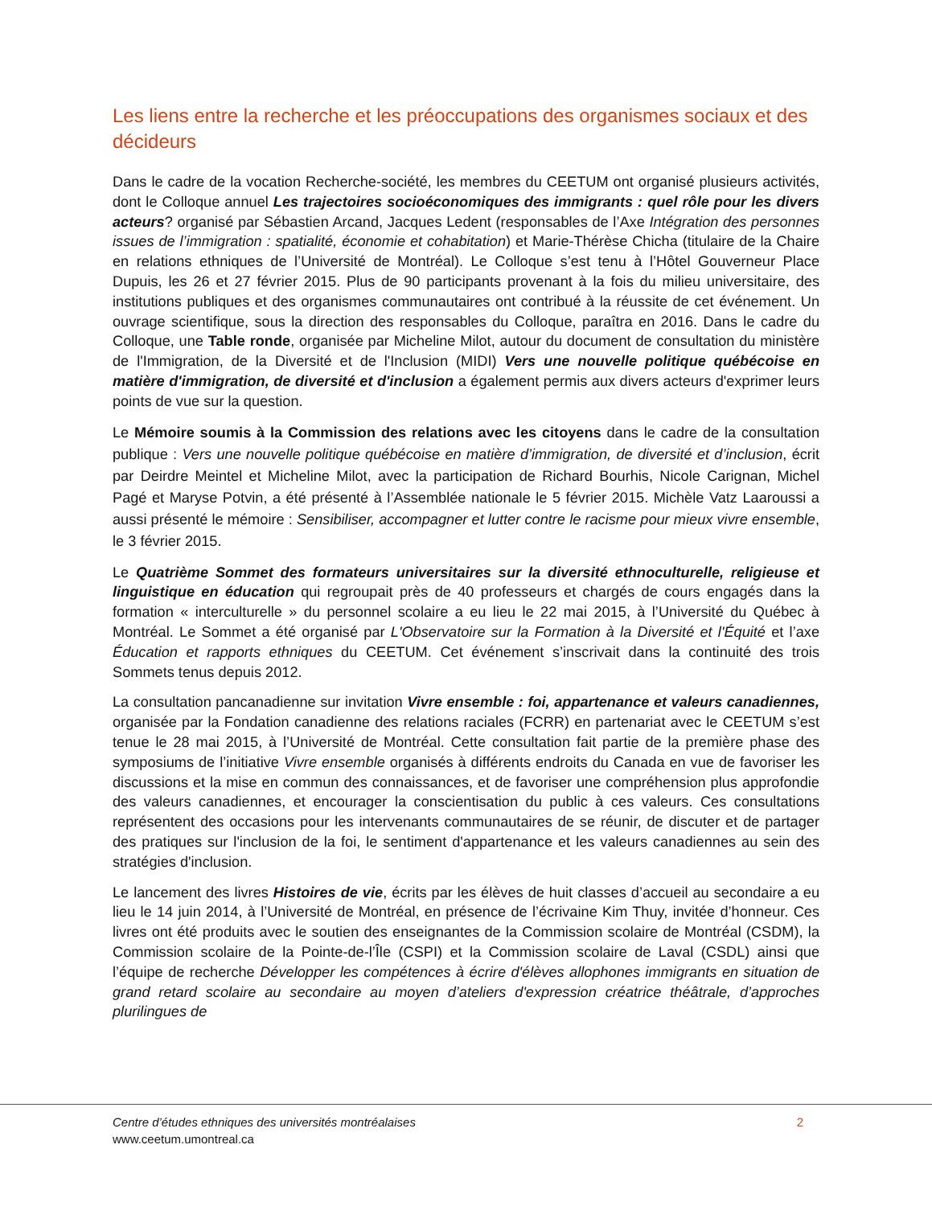Les liens entre la recherche et les préoccupations des organismes sociaux et des décideurs
Dans le cadre de la vocation Recherche-société, les membres du CEETUM ont organisé plusieurs activités, dont le Colloque annuel Les trajectoires socioéconomiques des immigrants : quel rôle pour les divers acteurs? organisé par Sébastien Arcand, Jacques Ledent (responsables de l’Axe Intégration des personnes issues de l’immigration : spatialité, économie et cohabitation) et Marie-Thérèse Chicha (titulaire de la Chaire en relations ethniques de l’Université de Montréal). Le Colloque s’est tenu à l’Hôtel Gouverneur Place Dupuis, les 26 et 27 février 2015. Plus de 90 participants provenant à la fois du milieu universitaire, des institutions publiques et des organismes communautaires ont contribué à la réussite de cet événement. Un ouvrage scientifique, sous la direction des responsables du Colloque, paraîtra en 2016. Dans le cadre du Colloque, une Table ronde, organisée par Micheline Milot, autour du document de consultation du ministère de l'Immigration, de la Diversité et de l'Inclusion (MIDI) Vers une nouvelle politique québécoise en matière d'immigration, de diversité et d'inclusion a également permis aux divers acteurs d'exprimer leurs points de vue sur la question.
Le Mémoire soumis à la Commission des relations avec les citoyens dans le cadre de la consultation publique : Vers une nouvelle politique québécoise en matière d’immigration, de diversité et d’inclusion, écrit par Deirdre Meintel et Micheline Milot, avec la participation de Richard Bourhis, Nicole Carignan, Michel Pagé et Maryse Potvin, a été présenté à l’Assemblée nationale le 5 février 2015. Michèle Vatz Laaroussi a aussi présenté le mémoire : Sensibiliser, accompagner et lutter contre le racisme pour mieux vivre ensemble, le 3 février 2015.
Le Quatrième Sommet des formateurs universitaires sur la diversité ethnoculturelle, religieuse et linguistique en éducation qui regroupait près de 40 professeurs et chargés de cours engagés dans la formation « interculturelle » du personnel scolaire a eu lieu le 22 mai 2015, à l’Université du Québec à Montréal. Le Sommet a été organisé par L'Observatoire sur la Formation à la Diversité et l'Équité et l’axe Éducation et rapports ethniques du CEETUM. Cet événement s’inscrivait dans la continuité des trois Sommets tenus depuis 2012.
La consultation pancanadienne sur invitation Vivre ensemble : foi, appartenance et valeurs canadiennes, organisée par la Fondation canadienne des relations raciales (FCRR) en partenariat avec le CEETUM s’est tenue le 28 mai 2015, à l’Université de Montréal. Cette consultation fait partie de la première phase des symposiums de l’initiative Vivre ensemble organisés à différents endroits du Canada en vue de favoriser les discussions et la mise en commun des connaissances, et de favoriser une compréhension plus approfondie des valeurs canadiennes, et encourager la conscientisation du public à ces valeurs. Ces consultations représentent des occasions pour les intervenants communautaires de se réunir, de discuter et de partager des pratiques sur l'inclusion de la foi, le sentiment d'appartenance et les valeurs canadiennes au sein des stratégies d'inclusion.
Le lancement des livres Histoires de vie, écrits par les élèves de huit classes d’accueil au secondaire a eu lieu le 14 juin 2014, à l’Université de Montréal, en présence de l’écrivaine Kim Thuy, invitée d’honneur. Ces livres ont été produits avec le soutien des enseignantes de la Commission scolaire de Montréal (CSDM), la Commission scolaire de la Pointe-de-l’Île (CSPI) et la Commission scolaire de Laval (CSDL) ainsi que l’équipe de recherche Développer les compétences à écrire d'élèves allophones immigrants en situation de grand retard scolaire au secondaire au moyen d’ateliers d'expression créatrice théâtrale, d’approches plurilingues de
Centre d’études ethniques des universités montréalaises
www.ceetum.umontreal.ca
2